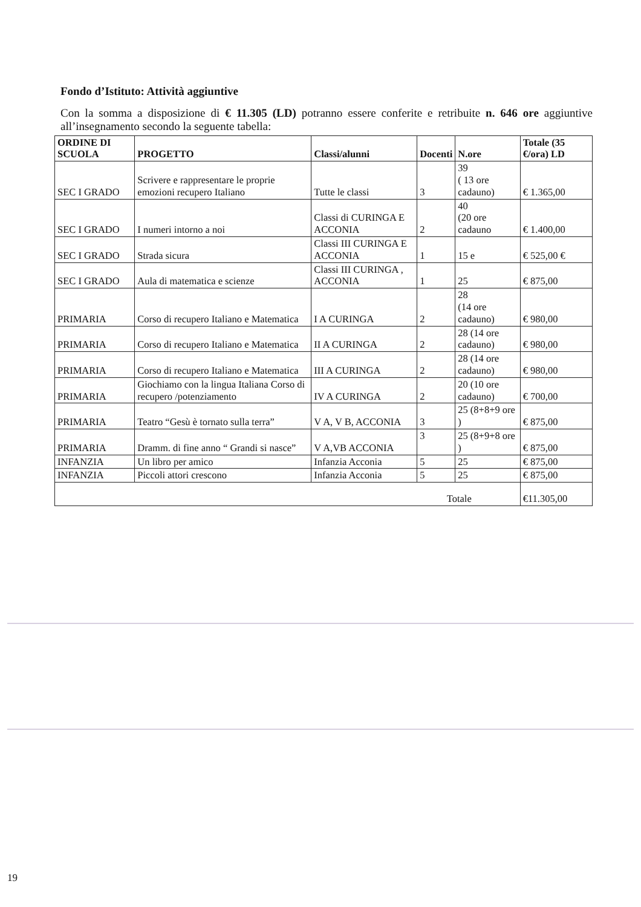Fondo d’Istituto: Attività aggiuntive
Con la somma a disposizione di € 11.305 (LD) potranno essere conferite e retribuite n. 646 ore aggiuntive all’insegnamento secondo la seguente tabella:
| ORDINE DI SCUOLA | PROGETTO | Classi/alunni | Docenti | N.ore | Totale (35 €/ora) LD |
| --- | --- | --- | --- | --- | --- |
| SEC I GRADO | Scrivere e rappresentare le proprie emozioni recupero Italiano | Tutte le classi | 3 | 39 ( 13 ore cadauno) | € 1.365,00 |
| SEC I GRADO | I numeri intorno a noi | Classi di CURINGA E ACCONIA | 2 | 40 (20 ore cadauno | € 1.400,00 |
| SEC I GRADO | Strada sicura | Classi III CURINGA E ACCONIA | 1 | 15 e | € 525,00 € |
| SEC I GRADO | Aula di matematica e scienze | Classi III CURINGA , ACCONIA | 1 | 25 | € 875,00 |
| PRIMARIA | Corso di recupero Italiano e Matematica | I A CURINGA | 2 | 28 (14 ore cadauno) | € 980,00 |
| PRIMARIA | Corso di recupero Italiano e Matematica | II A CURINGA | 2 | 28 (14 ore cadauno) | € 980,00 |
| PRIMARIA | Corso di recupero Italiano e Matematica | III A CURINGA | 2 | 28 (14 ore cadauno) | € 980,00 |
| PRIMARIA | Giochiamo con la lingua Italiana Corso di recupero /potenziamento | IV A CURINGA | 2 | 20 (10 ore cadauno) | € 700,00 |
| PRIMARIA | Teatro “Gesù è tornato sulla terra” | V A, V B, ACCONIA | 3 | 25 (8+8+9 ore ) | € 875,00 |
| PRIMARIA | Dramm. di fine anno “ Grandi si nasce” | V A,VB ACCONIA | 3 | 25 (8+9+8 ore ) | € 875,00 |
| INFANZIA | Un libro per amico | Infanzia Acconia | 5 | 25 | € 875,00 |
| INFANZIA | Piccoli attori crescono | Infanzia Acconia | 5 | 25 | € 875,00 |
| Totale | | | | | €11.305,00 |
19